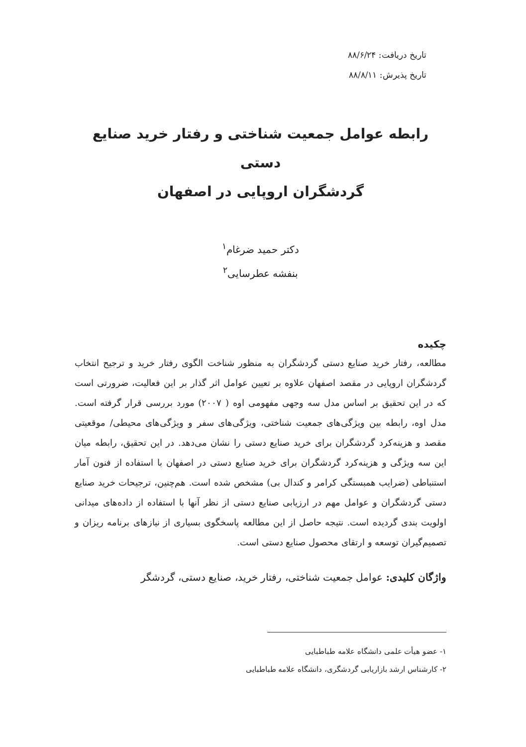تاریخ دریافت: ۸۸/۶/۲۴
تاریخ پذیرش: ۸۸/۸/۱۱
رابطه عوامل جمعیت شناختی و رفتار خرید صنایع دستی
گردشگران اروپایی در اصفهان
دکتر حمید ضرغام<sup>۱</sup>
بنفشه عطرسایی<sup>۲</sup>
چکیده
مطالعه، رفتار خرید صنایع دستی گردشگران به منظور شناخت الگوی رفتار خرید و ترجیح انتخاب گردشگران اروپایی در مقصد اصفهان علاوه بر تعیین عوامل اثر گذار بر این فعالیت، ضرورتی است که در این تحقیق بر اساس مدل سه وجهی مفهومی اوه ( ۲۰۰۷) مورد بررسی قرار گرفته است. مدل اوه، رابطه بین ویژگی‌های جمعیت شناختی، ویژگی‌های سفر و ویژگی‌های محیطی/ موقعیتی مقصد و هزینه‌کرد گردشگران برای خرید صنایع دستی را نشان می‌دهد. در این تحقیق، رابطه میان این سه ویژگی و هزینه‌کرد گردشگران برای خرید صنایع دستی در اصفهان با استفاده از فنون آمار استنباطی (ضرایب همبستگی کرامر و کندال بی) مشخص شده است. هم‌چنین، ترجیحات خرید صنایع دستی گردشگران و عوامل مهم در ارزیابی صنایع دستی از نظر آنها با استفاده از داده‌های میدانی اولویت بندی گردیده است. نتیجه حاصل از این مطالعه پاسخگوی بسیاری از نیازهای برنامه ریزان و تصمیم‌گیران توسعه و ارتقای محصول صنایع دستی است.
واژگان کلیدی: عوامل جمعیت شناختی، رفتار خرید، صنایع دستی، گردشگر
۱- عضو هیأت علمی دانشگاه علامه طباطبایی
۲- کارشناس ارشد بازاریابی گردشگری، دانشگاه علامه طباطبایی